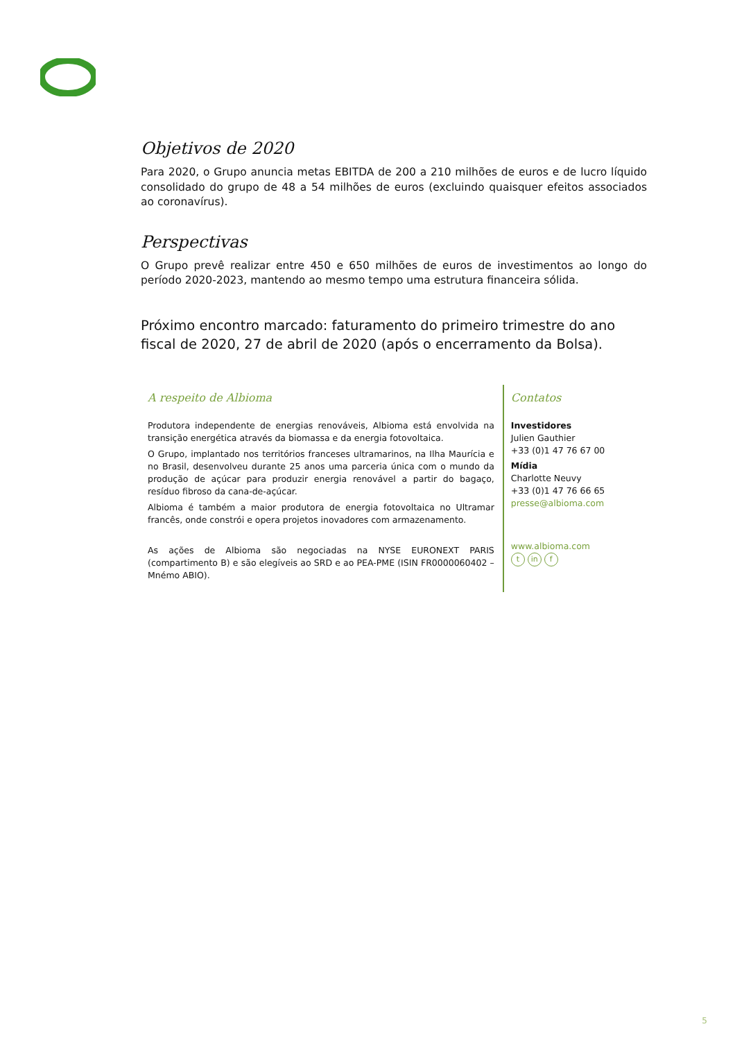Objetivos de 2020
Para 2020, o Grupo anuncia metas EBITDA de 200 a 210 milhões de euros e de lucro líquido consolidado do grupo de 48 a 54 milhões de euros (excluindo quaisquer efeitos associados ao coronavírus).
Perspectivas
O Grupo prevê realizar entre 450 e 650 milhões de euros de investimentos ao longo do período 2020-2023, mantendo ao mesmo tempo uma estrutura financeira sólida.
Próximo encontro marcado: faturamento do primeiro trimestre do ano fiscal de 2020, 27 de abril de 2020 (após o encerramento da Bolsa).
A respeito de Albioma
Produtora independente de energias renováveis, Albioma está envolvida na transição energética através da biomassa e da energia fotovoltaica.
O Grupo, implantado nos territórios franceses ultramarinos, na Ilha Maurícia e no Brasil, desenvolveu durante 25 anos uma parceria única com o mundo da produção de açúcar para produzir energia renovável a partir do bagaço, resíduo fibroso da cana-de-açúcar.
Albioma é também a maior produtora de energia fotovoltaica no Ultramar francês, onde constrói e opera projetos inovadores com armazenamento.
As ações de Albioma são negociadas na NYSE EURONEXT PARIS (compartimento B) e são elegíveis ao SRD e ao PEA-PME (ISIN FR0000060402 – Mnémo ABIO).
Contatos
Investidores
Julien Gauthier
+33 (0)1 47 76 67 00
Mídia
Charlotte Neuvy
+33 (0)1 47 76 66 65
presse@albioma.com
www.albioma.com
tin f
5